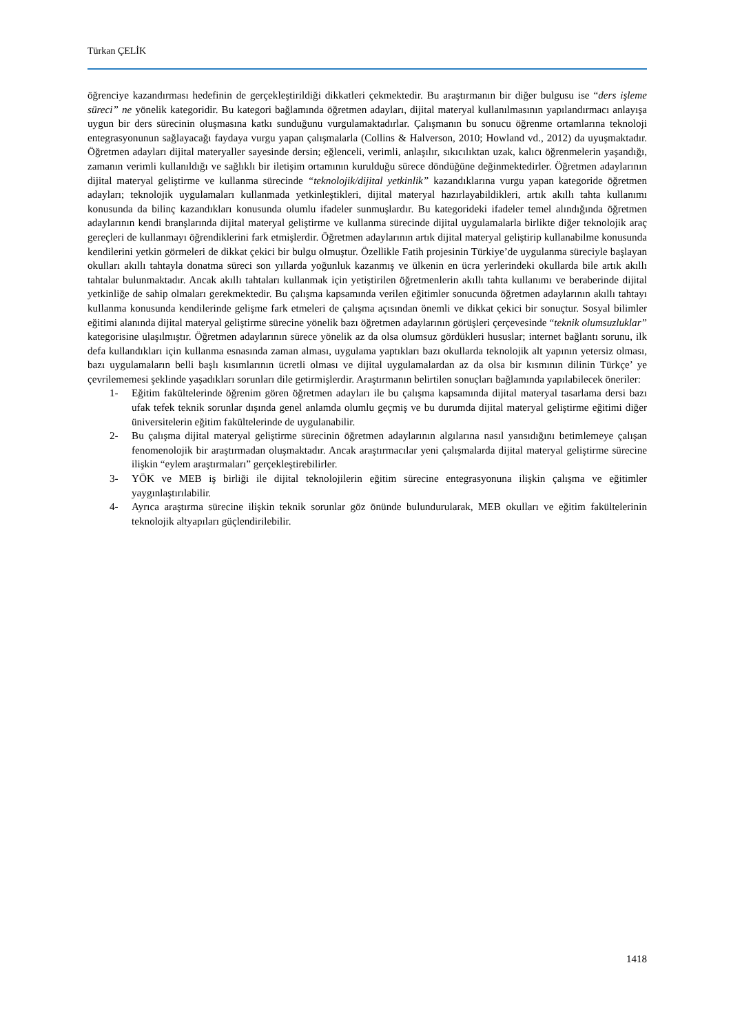Türkan ÇELİK
öğrenciye kazandırması hedefinin de gerçekleştirildiği dikkatleri çekmektedir. Bu araştırmanın bir diğer bulgusu ise “ders işleme süreci” ne yönelik kategoridir. Bu kategori bağlamında öğretmen adayları, dijital materyal kullanılmasının yapılandırmacı anlayışa uygun bir ders sürecinin oluşmasına katkı sunduğunu vurgulamaktadırlar. Çalışmanın bu sonucu öğrenme ortamlarına teknoloji entegrasyonunun sağlayacağı faydaya vurgu yapan çalışmalarla (Collins & Halverson, 2010; Howland vd., 2012) da uyuşmaktadır. Öğretmen adayları dijital materyaller sayesinde dersin; eğlenceli, verimli, anlaşılır, sıkıcılıktan uzak, kalıcı öğrenmelerin yaşandığı, zamanın verimli kullanıldığı ve sağlıklı bir iletişim ortamının kurulduğu sürece döndüğüne değinmektedirler. Öğretmen adaylarının dijital materyal geliştirme ve kullanma sürecinde “teknolojik/dijital yetkinlik” kazandıklarına vurgu yapan kategoride öğretmen adayları; teknolojik uygulamaları kullanmada yetkinleştikleri, dijital materyal hazırlayabildikleri, artık akıllı tahta kullanımı konusunda da bilinç kazandıkları konusunda olumlu ifadeler sunmuşlardır. Bu kategorideki ifadeler temel alındığında öğretmen adaylarının kendi branşlarında dijital materyal geliştirme ve kullanma sürecinde dijital uygulamalarla birlikte diğer teknolojik araç gereçleri de kullanmayı öğrendiklerini fark etmişlerdir. Öğretmen adaylarının artık dijital materyal geliştirip kullanabilme konusunda kendilerini yetkin görmeleri de dikkat çekici bir bulgu olmuştur. Özellikle Fatih projesinin Türkiye’de uygulanma süreciyle başlayan okulları akıllı tahtayla donatma süreci son yıllarda yoğunluk kazanmış ve ülkenin en ücra yerlerindeki okullarda bile artık akıllı tahtalar bulunmaktadır. Ancak akıllı tahtaları kullanmak için yetiştirilen öğretmenlerin akıllı tahta kullanımı ve beraberinde dijital yetkinliğe de sahip olmaları gerekmektedir. Bu çalışma kapsamında verilen eğitimler sonucunda öğretmen adaylarının akıllı tahtayı kullanma konusunda kendilerinde gelişme fark etmeleri de çalışma açısından önemli ve dikkat çekici bir sonuçtur. Sosyal bilimler eğitimi alanında dijital materyal geliştirme sürecine yönelik bazı öğretmen adaylarının görüşleri çerçevesinde “teknik olumsuzluklar” kategorisine ulaşılmıştır. Öğretmen adaylarının sürece yönelik az da olsa olumsuz gördükleri hususlar; internet bağlantı sorunu, ilk defa kullandıkları için kullanma esnasında zaman alması, uygulama yaptıkları bazı okullarda teknolojik alt yapının yetersiz olması, bazı uygulamaların belli başlı kısımlarının ücretli olması ve dijital uygulamalardan az da olsa bir kısmının dilinin Türkçe’ ye çevrilememesi şeklinde yaşadıkları sorunları dile getirmişlerdir. Araştırmanın belirtilen sonuçları bağlamında yapılabilecek öneriler:
1- Eğitim fakültelerinde öğrenim gören öğretmen adayları ile bu çalışma kapsamında dijital materyal tasarlama dersi bazı ufak tefek teknik sorunlar dışında genel anlamda olumlu geçmiş ve bu durumda dijital materyal geliştirme eğitimi diğer üniversitelerin eğitim fakültelerinde de uygulanabilir.
2- Bu çalışma dijital materyal geliştirme sürecinin öğretmen adaylarının algılarına nasıl yansıdığını betimlemeye çalışan fenomenolojik bir araştırmadan oluşmaktadır. Ancak araştırmacılar yeni çalışmalarda dijital materyal geliştirme sürecine ilişkin “eylem araştırmaları” gerçekleştirebilirler.
3- YÖK ve MEB iş birliği ile dijital teknolojilerin eğitim sürecine entegrasyonuna ilişkin çalışma ve eğitimler yaygınlaştırılabilir.
4- Ayrıca araştırma sürecine ilişkin teknik sorunlar göz önünde bulundurularak, MEB okulları ve eğitim fakültelerinin teknolojik altyapıları güçlendirilebilir.
1418